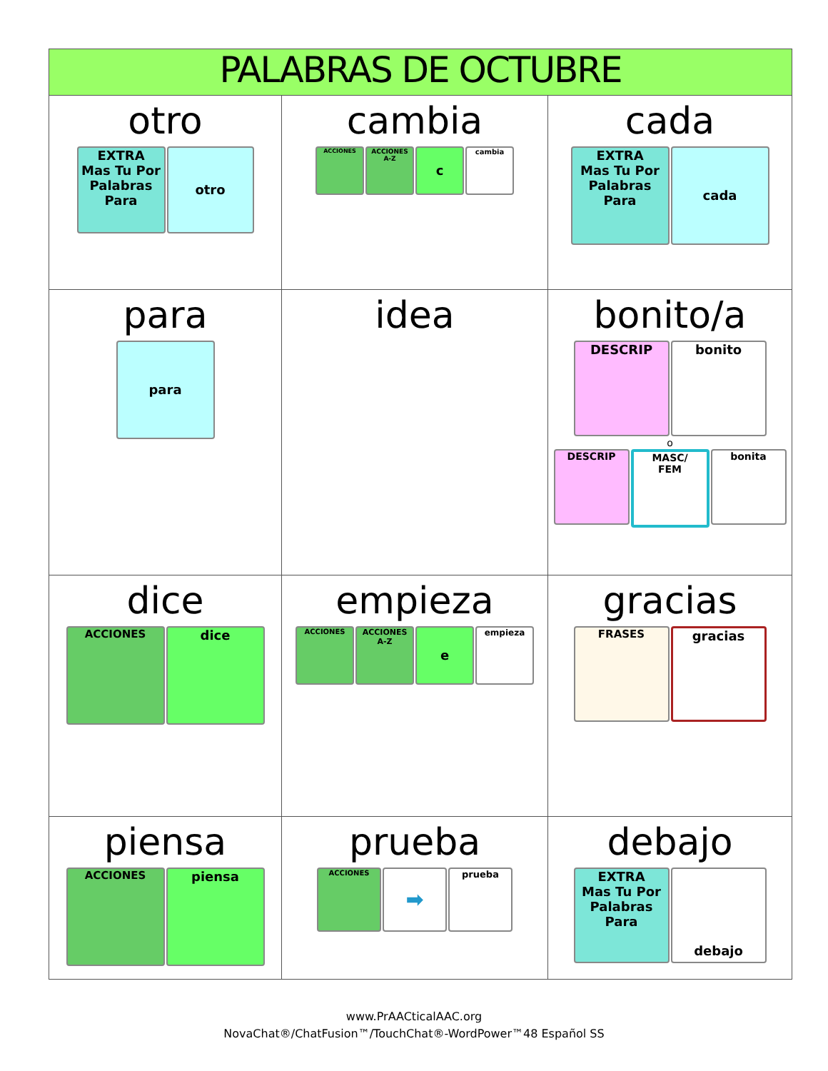| PALABRAS DE OCTUBRE | | |
| --- | --- | --- |
| otro EXTRA Mas Tu Por Palabras Para otro | cambia ACCIONES ACCIONES A-Z c cambia | cada EXTRA Mas Tu Por Palabras Para cada |
| para para | idea | bonito/a DESCRIP bonito o DESCRIP MASC/ FEM bonita |
| dice ACCIONES dice | empieza ACCIONES ACCIONES A-Z e empieza | gracias FRASES gracias |
| piensa ACCIONES piensa | prueba ACCIONES ➡ prueba | debajo EXTRA Mas Tu Por Palabras Para debajo |
www.PrAACticalAAC.org
NovaChat®/ChatFusion™/TouchChat®-WordPower™48 Español SS